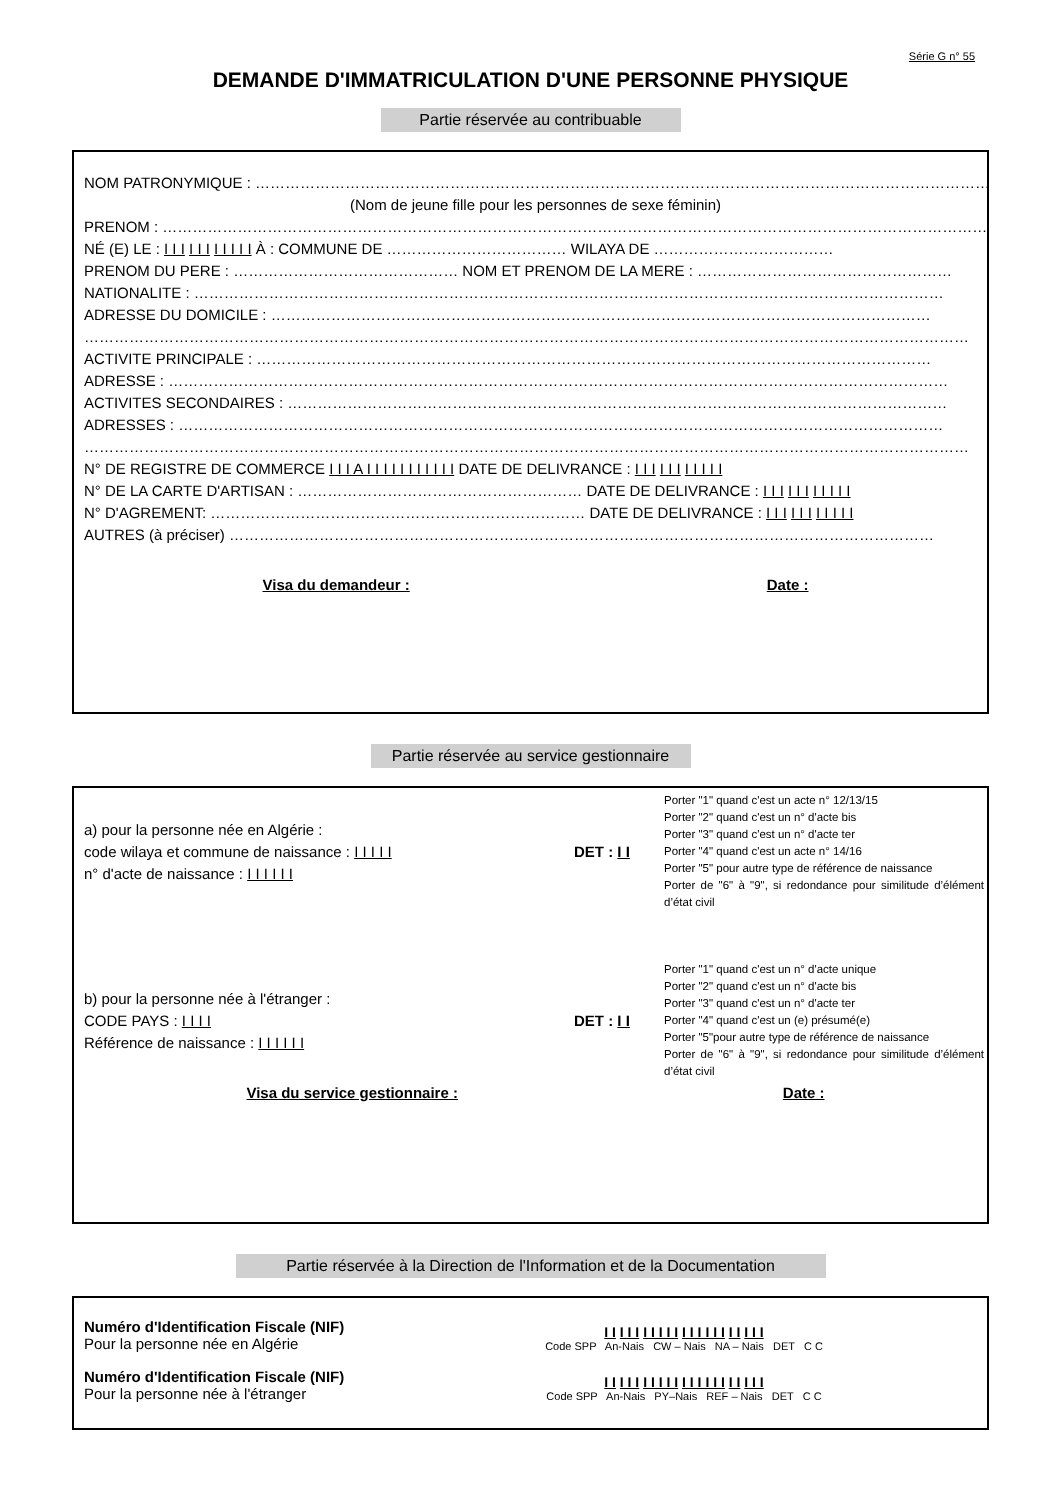Série G n° 55
DEMANDE D'IMMATRICULATION D'UNE PERSONNE PHYSIQUE
Partie réservée au contribuable
NOM PATRONYMIQUE : ……………………………………………………………………………………………………………………………………
(Nom de jeune fille pour les personnes de sexe féminin)
PRENOM : ……………………………………………………………………………………………………………………………………………………
NÉ (E) LE : I I I I I I I I I I I À : COMMUNE DE ……………………………… WILAYA DE ………………………………
PRENOM DU PERE : ……………………………………… NOM ET PRENOM DE LA MERE : ……………………………………………
NATIONALITE : ……………………………………………………………………………………………………………………………………
ADRESSE DU DOMICILE : ……………………………………………………………………………………………………………………
……………………………………………………………………………………………………………………………………………………………
ACTIVITE PRINCIPALE : ………………………………………………………………………………………………………………………
ADRESSE : …………………………………………………………………………………………………………………………………………
ACTIVITES SECONDAIRES : ……………………………………………………………………………………………………………………
ADRESSES : ………………………………………………………………………………………………………………………………………
……………………………………………………………………………………………………………………………………………………………
N° DE REGISTRE DE COMMERCE I I I A I I I I I I I I I I I DATE DE DELIVRANCE : I I I I I I I I I I I
N° DE LA CARTE D'ARTISAN : ………………………………………………… DATE DE DELIVRANCE : I I I I I I I I I I I
N° D'AGREMENT: ………………………………………………………………… DATE DE DELIVRANCE : I I I I I I I I I I I
AUTRES (à préciser) ……………………………………………………………………………………………………………………………
Visa du demandeur : Date :
Partie réservée au service gestionnaire
a) pour la personne née en Algérie :
code wilaya et commune de naissance : I I I I I
n° d'acte de naissance : I I I I I I
DET : I I
Porter "1" quand c'est un acte n° 12/13/15
Porter "2" quand c'est un n° d'acte bis
Porter "3" quand c'est un n° d'acte ter
Porter "4" quand c'est un acte n° 14/16
Porter "5" pour autre type de référence de naissance
Porter de "6" à "9", si redondance pour similitude d’élément d’état civil
b) pour la personne née à l'étranger :
CODE PAYS : I I I I
Référence de naissance : I I I I I I
DET : I I
Porter "1" quand c'est un n° d'acte unique
Porter "2" quand c'est un n° d'acte bis
Porter "3" quand c'est un n° d'acte ter
Porter "4" quand c'est un (e) présumé(e)
Porter "5"pour autre type de référence de naissance
Porter de "6" à "9", si redondance pour similitude d’élément d’état civil
Visa du service gestionnaire : Date :
Partie réservée à la Direction de l'Information et de la Documentation
Numéro d'Identification Fiscale (NIF)
Pour la personne née en Algérie
I I I I I I I I I I I I I I I I I I I I I
Code SPP An-Nais CW – Nais NA – Nais DET C C
Numéro d'Identification Fiscale (NIF)
Pour la personne née à l'étranger
I I I I I I I I I I I I I I I I I I I I I
Code SPP An-Nais PY–Nais REF – Nais DET C C